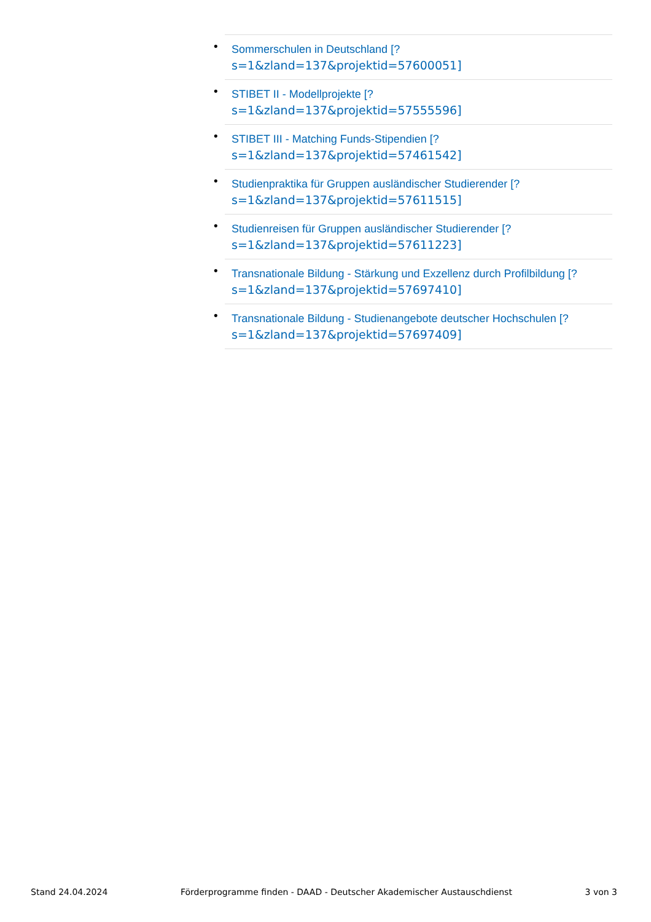• Sommerschulen in Deutschland [?
s=1&zland=137&projektid=57600051]
• STIBET II - Modellprojekte [?
s=1&zland=137&projektid=57555596]
• STIBET III - Matching Funds-Stipendien [?
s=1&zland=137&projektid=57461542]
• Studienpraktika für Gruppen ausländischer Studierender [?
s=1&zland=137&projektid=57611515]
• Studienreisen für Gruppen ausländischer Studierender [?
s=1&zland=137&projektid=57611223]
• Transnationale Bildung - Stärkung und Exzellenz durch Profilbildung [?
s=1&zland=137&projektid=57697410]
• Transnationale Bildung - Studienangebote deutscher Hochschulen [?
s=1&zland=137&projektid=57697409]
Stand 24.04.2024 Förderprogramme finden - DAAD - Deutscher Akademischer Austauschdienst 3 von 3